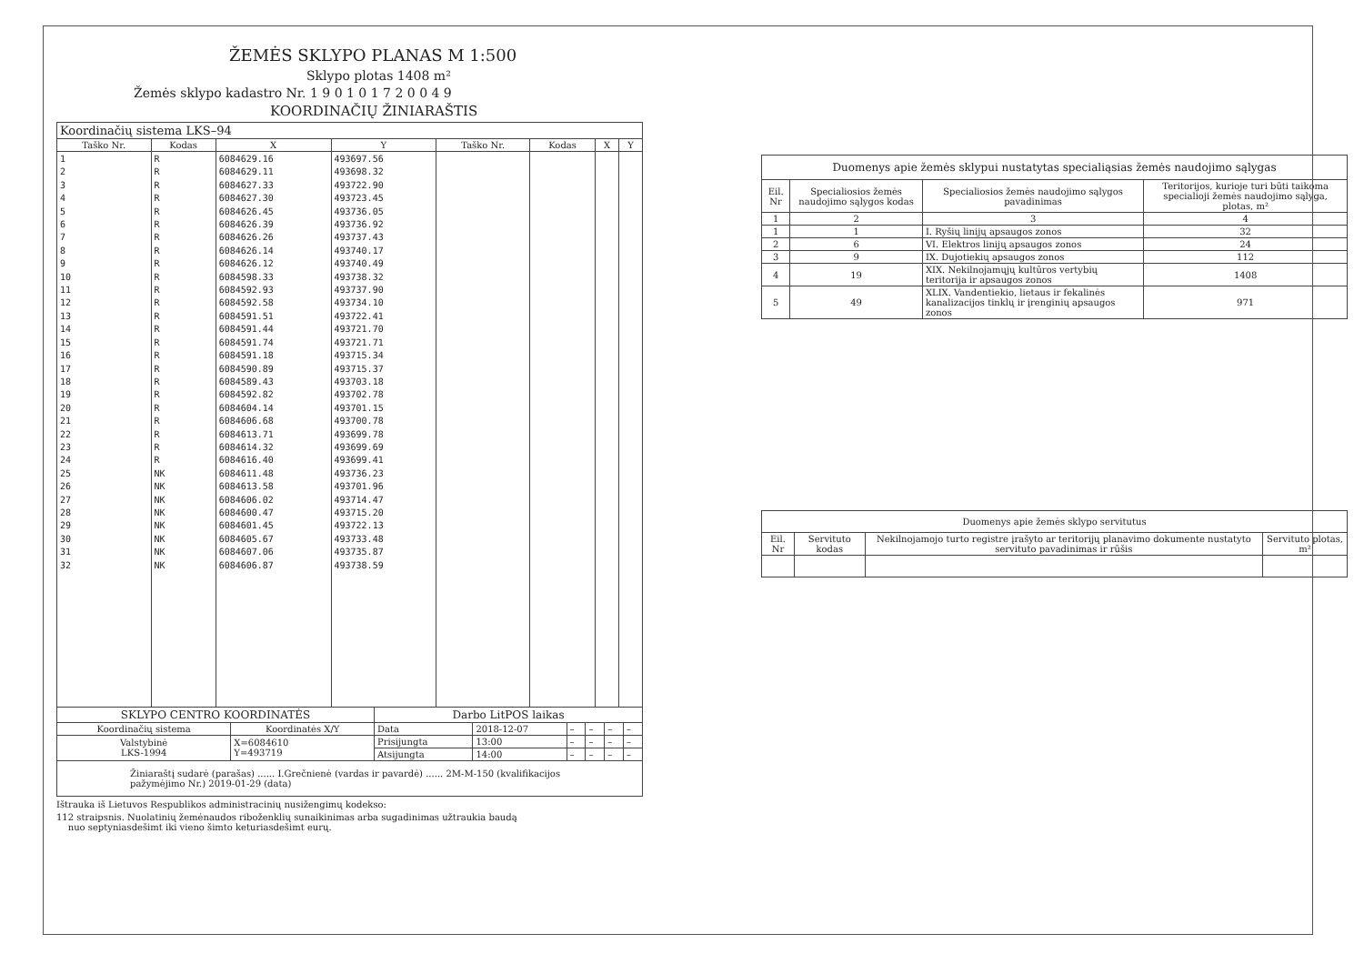ŽEMĖS SKLYPO PLANAS M 1:500
Sklypo plotas 1408 m²
Žemės sklypo kadastro Nr. 1 9 0 1 0 1 7 2 0 0 4 9
KOORDINAČIŲ ŽINIARAŠTIS
| Koordinačių sistema LKS–94 | | | | | | | |
| Taško Nr. | Kodas | X | Y | Taško Nr. | Kodas | X | Y |
| 1 2 3 4 5 6 7 8 9 10 11 12 13 14 15 16 17 18 19 20 21 22 23 24 25 26 27 28 29 30 31 32 | R R R R R R R R R R R R R R R R R R R R R R R R NK NK NK NK NK NK NK NK | 6084629.16 6084629.11 6084627.33 6084627.30 6084626.45 6084626.39 6084626.26 6084626.14 6084626.12 6084598.33 6084592.93 6084592.58 6084591.51 6084591.44 6084591.74 6084591.18 6084590.89 6084589.43 6084592.82 6084604.14 6084606.68 6084613.71 6084614.32 6084616.40 6084611.48 6084613.58 6084606.02 6084600.47 6084601.45 6084605.67 6084607.06 6084606.87 | 493697.56 493698.32 493722.90 493723.45 493736.05 493736.92 493737.43 493740.17 493740.49 493738.32 493737.90 493734.10 493722.41 493721.70 493721.71 493715.34 493715.37 493703.18 493702.78 493701.15 493700.78 493699.78 493699.69 493699.41 493736.23 493701.96 493714.47 493715.20 493722.13 493733.48 493735.87 493738.59 | | | | |
| SKLYPO CENTRO KOORDINATĖS | | Darbo LitPOS laikas | | | | | |
| Koordinačių sistema | Koordinatės X/Y | Data | 2018-12-07 | – | – | – | – |
| Valstybinė LKS-1994 | X=6084610 Y=493719 | Prisijungta | 13:00 | – | – | – | – |
| | | Atsijungta | 14:00 | – | – | – | – |
| Žiniaraštį sudarė (parašas) ...... I.Grečnienė (vardas ir pavardė) ...... 2M-M-150 (kvalifikacijos pažymėjimo Nr.) 2019-01-29 (data) | | | | | | | |
Ištrauka iš Lietuvos Respublikos administracinių nusižengimų kodekso:
112 straipsnis. Nuolatinių žemėnaudos riboženklių sunaikinimas arba sugadinimas užtraukia baudą
nuo septyniasdešimt iki vieno šimto keturiasdešimt eurų.
| Duomenys apie žemės sklypui nustatytas specialiąsias žemės naudojimo sąlygas | | | |
| Eil. Nr | Specialiosios žemės naudojimo sąlygos kodas | Specialiosios žemės naudojimo sąlygos pavadinimas | Teritorijos, kurioje turi būti taikoma specialioji žemės naudojimo sąlyga, plotas, m² |
| 1 | 2 | 3 | 4 |
| 1 | 1 | I. Ryšių linijų apsaugos zonos | 32 |
| 2 | 6 | VI. Elektros linijų apsaugos zonos | 24 |
| 3 | 9 | IX. Dujotiekių apsaugos zonos | 112 |
| 4 | 19 | XIX. Nekilnojamųjų kultūros vertybių teritorija ir apsaugos zonos | 1408 |
| 5 | 49 | XLIX. Vandentiekio, lietaus ir fekalinės kanalizacijos tinklų ir įrenginių apsaugos zonos | 971 |
| Duomenys apie žemės sklypo servitutus | | | |
| Eil. Nr | Servituto kodas | Nekilnojamojo turto registre įrašyto ar teritorijų planavimo dokumente nustatyto servituto pavadinimas ir rūšis | Servituto plotas, m² |